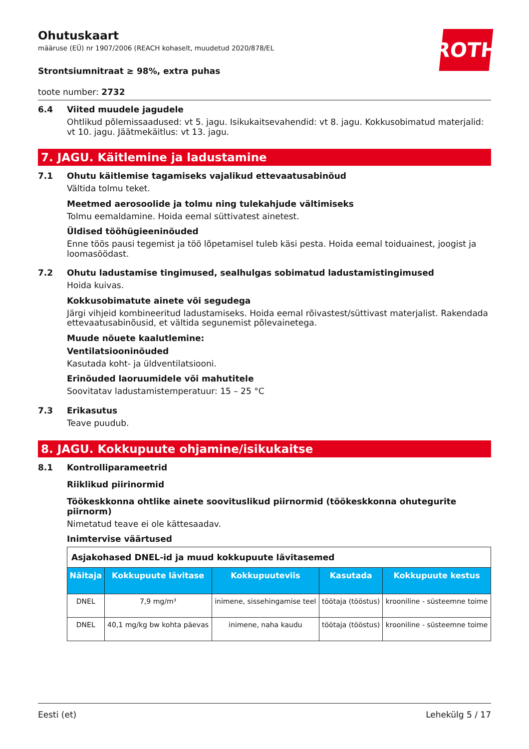ROTH
Ohutuskaart
määruse (EÜ) nr 1907/2006 (REACH kohaselt, muudetud 2020/878/EL
Strontsiumnitraat ≥ 98%, extra puhas
toote number: 2732
6.4 Viited muudele jagudele
Ohtlikud põlemissaadused: vt 5. jagu. Isikukaitsevahendid: vt 8. jagu. Kokkusobimatud materjalid: vt 10. jagu. Jäätmekäitlus: vt 13. jagu.
7. JAGU. Käitlemine ja ladustamine
7.1 Ohutu käitlemise tagamiseks vajalikud ettevaatusabinõud
Vältida tolmu teket.
Meetmed aerosoolide ja tolmu ning tulekahjude vältimiseks
Tolmu eemaldamine. Hoida eemal süttivatest ainetest.
Üldised tööhügieeninõuded
Enne töös pausi tegemist ja töö lõpetamisel tuleb käsi pesta. Hoida eemal toiduainest, joogist ja loomasöödast.
7.2 Ohutu ladustamise tingimused, sealhulgas sobimatud ladustamistingimused
Hoida kuivas.
Kokkusobimatute ainete või segudega
Järgi vihjeid kombineeritud ladustamiseks. Hoida eemal rõivastest/süttivast materjalist. Rakendada ettevaatusabinõusid, et vältida segunemist põlevainetega.
Muude nõuete kaalutlemine:
Ventilatsiooninõuded
Kasutada koht- ja üldventilatsiooni.
Erinõuded laoruumidele või mahutitele
Soovitatav ladustamistemperatuur: 15 – 25 °C
7.3 Erikasutus
Teave puudub.
8. JAGU. Kokkupuute ohjamine/isikukaitse
8.1 Kontrolliparameetrid
Riiklikud piirinormid
Töökeskkonna ohtlike ainete soovituslikud piirnormid (töökeskkonna ohutegurite piirnorm)
Nimetatud teave ei ole kättesaadav.
Inimtervise väärtused
| Asjakohased DNEL-id ja muud kokkupuute lävitasemed | | | | |
| Näitaja | Kokkupuute lävitase | Kokkupuuteviis | Kasutada | Kokkupuute kestus |
| DNEL | 7,9 mg/m³ | inimene, sissehingamise teel | töötaja (tööstus) | krooniline - süsteemne toime |
| DNEL | 40,1 mg/kg bw kohta päevas | inimene, naha kaudu | töötaja (tööstus) | krooniline - süsteemne toime |
Eesti (et) Lehekülg 5 / 17